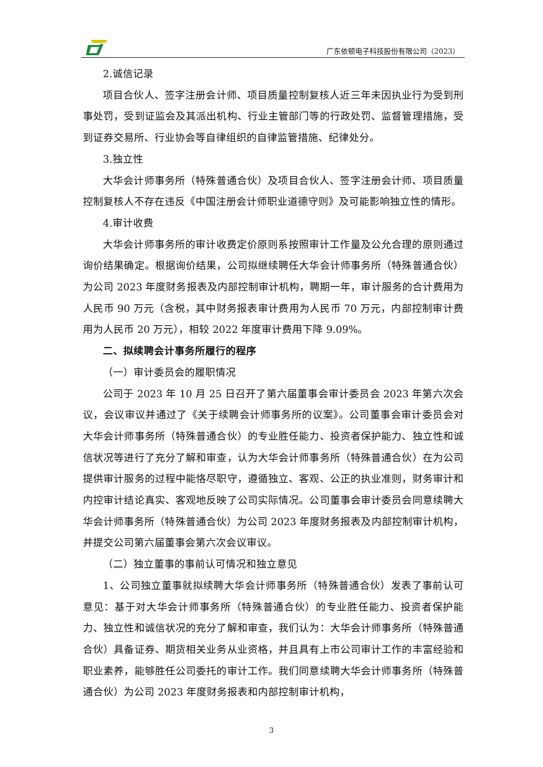广东依顿电子科技股份有限公司（2023）
2.诚信记录
项目合伙人、签字注册会计师、项目质量控制复核人近三年未因执业行为受到刑事处罚，受到证监会及其派出机构、行业主管部门等的行政处罚、监督管理措施，受到证券交易所、行业协会等自律组织的自律监管措施、纪律处分。
3.独立性
大华会计师事务所（特殊普通合伙）及项目合伙人、签字注册会计师、项目质量控制复核人不存在违反《中国注册会计师职业道德守则》及可能影响独立性的情形。
4.审计收费
大华会计师事务所的审计收费定价原则系按照审计工作量及公允合理的原则通过询价结果确定。根据询价结果，公司拟继续聘任大华会计师事务所（特殊普通合伙）为公司 2023 年度财务报表及内部控制审计机构，聘期一年，审计服务的合计费用为人民币 90 万元（含税，其中财务报表审计费用为人民币 70 万元，内部控制审计费用为人民币 20 万元），相较 2022 年度审计费用下降 9.09%。
二、拟续聘会计事务所履行的程序
（一）审计委员会的履职情况
公司于 2023 年 10 月 25 日召开了第六届董事会审计委员会 2023 年第六次会议，会议审议并通过了《关于续聘会计师事务所的议案》。公司董事会审计委员会对大华会计师事务所（特殊普通合伙）的专业胜任能力、投资者保护能力、独立性和诚信状况等进行了充分了解和审查，认为大华会计师事务所（特殊普通合伙）在为公司提供审计服务的过程中能恪尽职守，遵循独立、客观、公正的执业准则，财务审计和内控审计结论真实、客观地反映了公司实际情况。公司董事会审计委员会同意续聘大华会计师事务所（特殊普通合伙）为公司 2023 年度财务报表及内部控制审计机构，并提交公司第六届董事会第六次会议审议。
（二）独立董事的事前认可情况和独立意见
1、公司独立董事就拟续聘大华会计师事务所（特殊普通合伙）发表了事前认可意见：基于对大华会计师事务所（特殊普通合伙）的专业胜任能力、投资者保护能力、独立性和诚信状况的充分了解和审查，我们认为：大华会计师事务所（特殊普通合伙）具备证券、期货相关业务从业资格，并且具有上市公司审计工作的丰富经验和职业素养，能够胜任公司委托的审计工作。我们同意续聘大华会计师事务所（特殊普通合伙）为公司 2023 年度财务报表和内部控制审计机构，
3